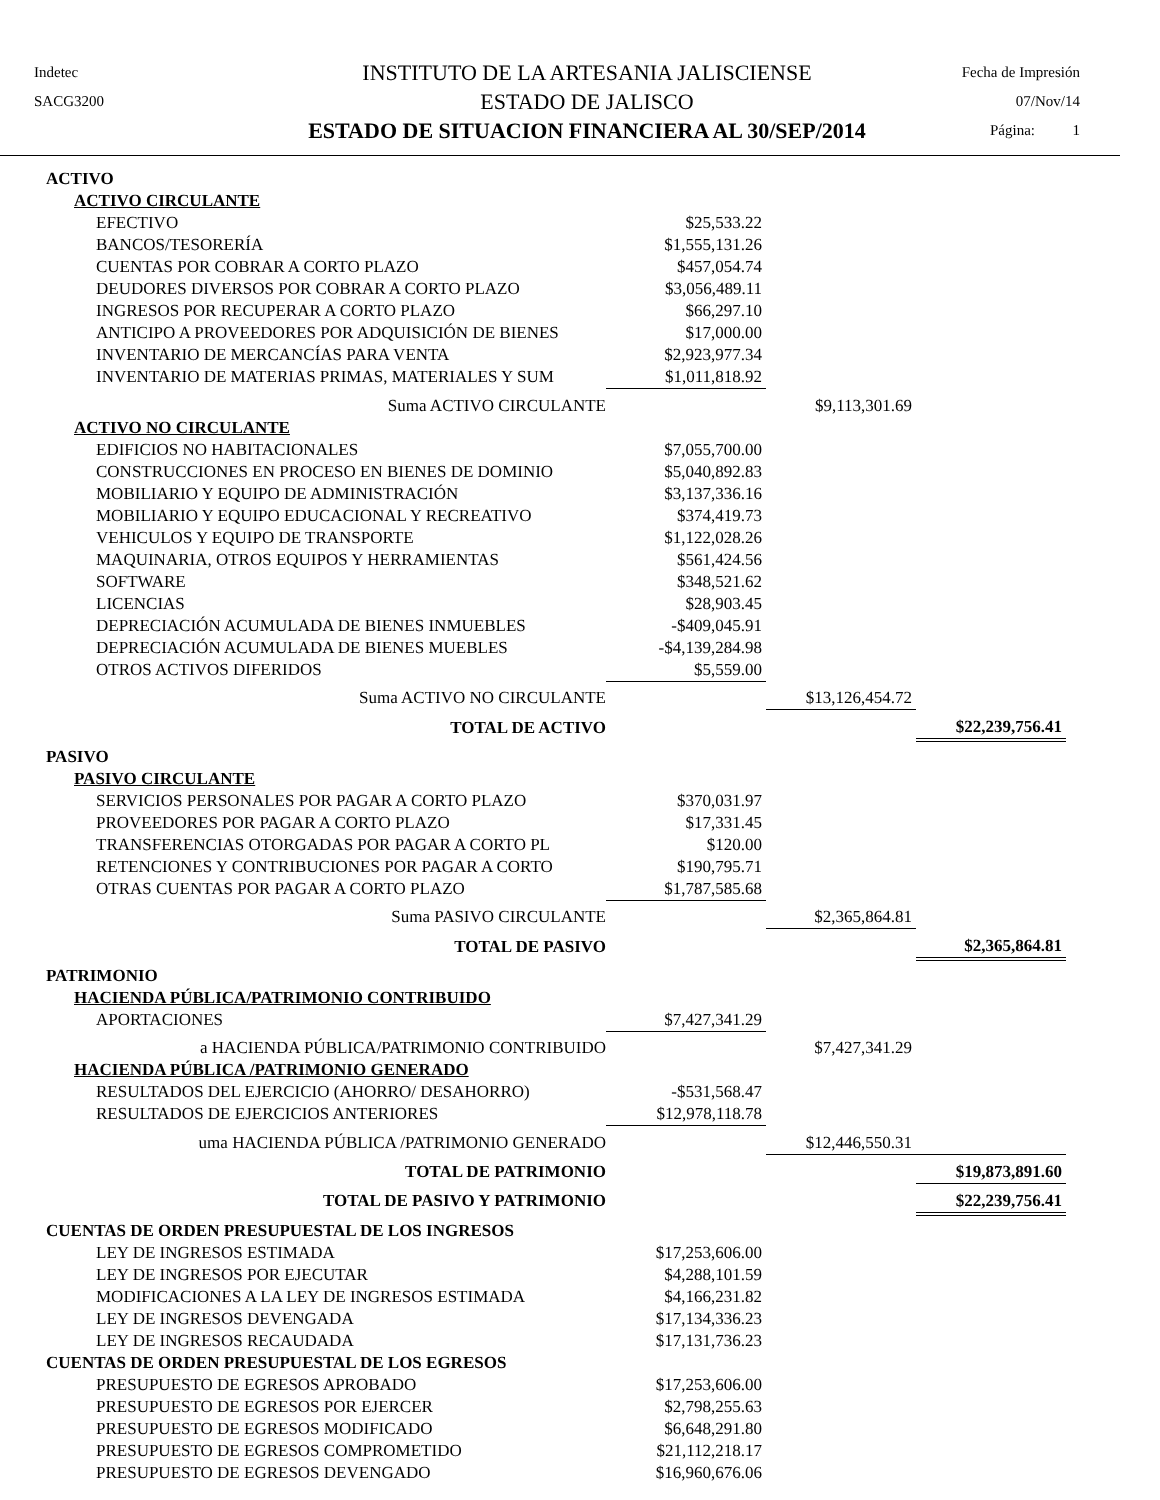Indetec
SACG3200
INSTITUTO DE LA ARTESANIA JALISCIENSE
ESTADO DE JALISCO
ESTADO DE SITUACION FINANCIERA AL 30/SEP/2014
Fecha de Impresión
07/Nov/14
Página: 1
| ACTIVO | | | |
| ACTIVO CIRCULANTE | | | |
| EFECTIVO | $25,533.22 | | |
| BANCOS/TESORERÍA | $1,555,131.26 | | |
| CUENTAS POR COBRAR A CORTO PLAZO | $457,054.74 | | |
| DEUDORES DIVERSOS POR COBRAR A CORTO PLAZO | $3,056,489.11 | | |
| INGRESOS POR RECUPERAR A CORTO PLAZO | $66,297.10 | | |
| ANTICIPO A PROVEEDORES POR ADQUISICIÓN DE BIENES | $17,000.00 | | |
| INVENTARIO DE MERCANCÍAS PARA VENTA | $2,923,977.34 | | |
| INVENTARIO DE MATERIAS PRIMAS, MATERIALES Y SUM | $1,011,818.92 | | |
| Suma ACTIVO CIRCULANTE | | $9,113,301.69 | |
| ACTIVO NO CIRCULANTE | | | |
| EDIFICIOS NO HABITACIONALES | $7,055,700.00 | | |
| CONSTRUCCIONES EN PROCESO EN BIENES DE DOMINIO | $5,040,892.83 | | |
| MOBILIARIO Y EQUIPO DE ADMINISTRACIÓN | $3,137,336.16 | | |
| MOBILIARIO Y EQUIPO EDUCACIONAL Y RECREATIVO | $374,419.73 | | |
| VEHICULOS Y EQUIPO DE TRANSPORTE | $1,122,028.26 | | |
| MAQUINARIA, OTROS EQUIPOS Y HERRAMIENTAS | $561,424.56 | | |
| SOFTWARE | $348,521.62 | | |
| LICENCIAS | $28,903.45 | | |
| DEPRECIACIÓN ACUMULADA DE BIENES INMUEBLES | -$409,045.91 | | |
| DEPRECIACIÓN ACUMULADA DE BIENES MUEBLES | -$4,139,284.98 | | |
| OTROS ACTIVOS DIFERIDOS | $5,559.00 | | |
| Suma ACTIVO NO CIRCULANTE | | $13,126,454.72 | |
| TOTAL DE ACTIVO | | | $22,239,756.41 |
| PASIVO | | | |
| PASIVO CIRCULANTE | | | |
| SERVICIOS PERSONALES POR PAGAR A CORTO PLAZO | $370,031.97 | | |
| PROVEEDORES POR PAGAR A CORTO PLAZO | $17,331.45 | | |
| TRANSFERENCIAS OTORGADAS POR PAGAR A CORTO PL | $120.00 | | |
| RETENCIONES Y CONTRIBUCIONES POR PAGAR A CORTO | $190,795.71 | | |
| OTRAS CUENTAS POR PAGAR A CORTO PLAZO | $1,787,585.68 | | |
| Suma PASIVO CIRCULANTE | | $2,365,864.81 | |
| TOTAL DE PASIVO | | | $2,365,864.81 |
| PATRIMONIO | | | |
| HACIENDA PÚBLICA/PATRIMONIO CONTRIBUIDO | | | |
| APORTACIONES | $7,427,341.29 | | |
| a HACIENDA PÚBLICA/PATRIMONIO CONTRIBUIDO | | $7,427,341.29 | |
| HACIENDA PÚBLICA /PATRIMONIO GENERADO | | | |
| RESULTADOS DEL EJERCICIO (AHORRO/ DESAHORRO) | -$531,568.47 | | |
| RESULTADOS DE EJERCICIOS ANTERIORES | $12,978,118.78 | | |
| uma HACIENDA PÚBLICA /PATRIMONIO GENERADO | | $12,446,550.31 | |
| TOTAL DE PATRIMONIO | | | $19,873,891.60 |
| TOTAL DE PASIVO Y PATRIMONIO | | | $22,239,756.41 |
| CUENTAS DE ORDEN PRESUPUESTAL DE LOS INGRESOS | | | |
| LEY DE INGRESOS ESTIMADA | $17,253,606.00 | | |
| LEY DE INGRESOS POR EJECUTAR | $4,288,101.59 | | |
| MODIFICACIONES A LA LEY DE INGRESOS ESTIMADA | $4,166,231.82 | | |
| LEY DE INGRESOS DEVENGADA | $17,134,336.23 | | |
| LEY DE INGRESOS RECAUDADA | $17,131,736.23 | | |
| CUENTAS DE ORDEN PRESUPUESTAL DE LOS EGRESOS | | | |
| PRESUPUESTO DE EGRESOS APROBADO | $17,253,606.00 | | |
| PRESUPUESTO DE EGRESOS POR EJERCER | $2,798,255.63 | | |
| PRESUPUESTO DE EGRESOS MODIFICADO | $6,648,291.80 | | |
| PRESUPUESTO DE EGRESOS COMPROMETIDO | $21,112,218.17 | | |
| PRESUPUESTO DE EGRESOS DEVENGADO | $16,960,676.06 | | |